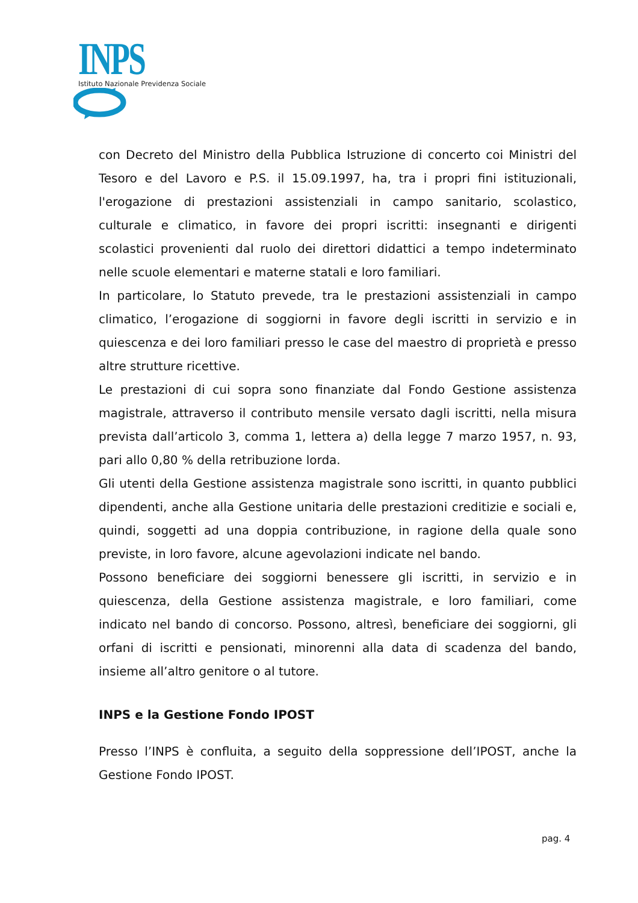INPS
Istituto Nazionale Previdenza Sociale
con Decreto del Ministro della Pubblica Istruzione di concerto coi Ministri del Tesoro e del Lavoro e P.S. il 15.09.1997, ha, tra i propri fini istituzionali, l'erogazione di prestazioni assistenziali in campo sanitario, scolastico, culturale e climatico, in favore dei propri iscritti: insegnanti e dirigenti scolastici provenienti dal ruolo dei direttori didattici a tempo indeterminato nelle scuole elementari e materne statali e loro familiari.
In particolare, lo Statuto prevede, tra le prestazioni assistenziali in campo climatico, l’erogazione di soggiorni in favore degli iscritti in servizio e in quiescenza e dei loro familiari presso le case del maestro di proprietà e presso altre strutture ricettive.
Le prestazioni di cui sopra sono finanziate dal Fondo Gestione assistenza magistrale, attraverso il contributo mensile versato dagli iscritti, nella misura prevista dall’articolo 3, comma 1, lettera a) della legge 7 marzo 1957, n. 93, pari allo 0,80 % della retribuzione lorda.
Gli utenti della Gestione assistenza magistrale sono iscritti, in quanto pubblici dipendenti, anche alla Gestione unitaria delle prestazioni creditizie e sociali e, quindi, soggetti ad una doppia contribuzione, in ragione della quale sono previste, in loro favore, alcune agevolazioni indicate nel bando.
Possono beneficiare dei soggiorni benessere gli iscritti, in servizio e in quiescenza, della Gestione assistenza magistrale, e loro familiari, come indicato nel bando di concorso. Possono, altresì, beneficiare dei soggiorni, gli orfani di iscritti e pensionati, minorenni alla data di scadenza del bando, insieme all’altro genitore o al tutore.
INPS e la Gestione Fondo IPOST
Presso l’INPS è confluita, a seguito della soppressione dell’IPOST, anche la Gestione Fondo IPOST.
pag. 4